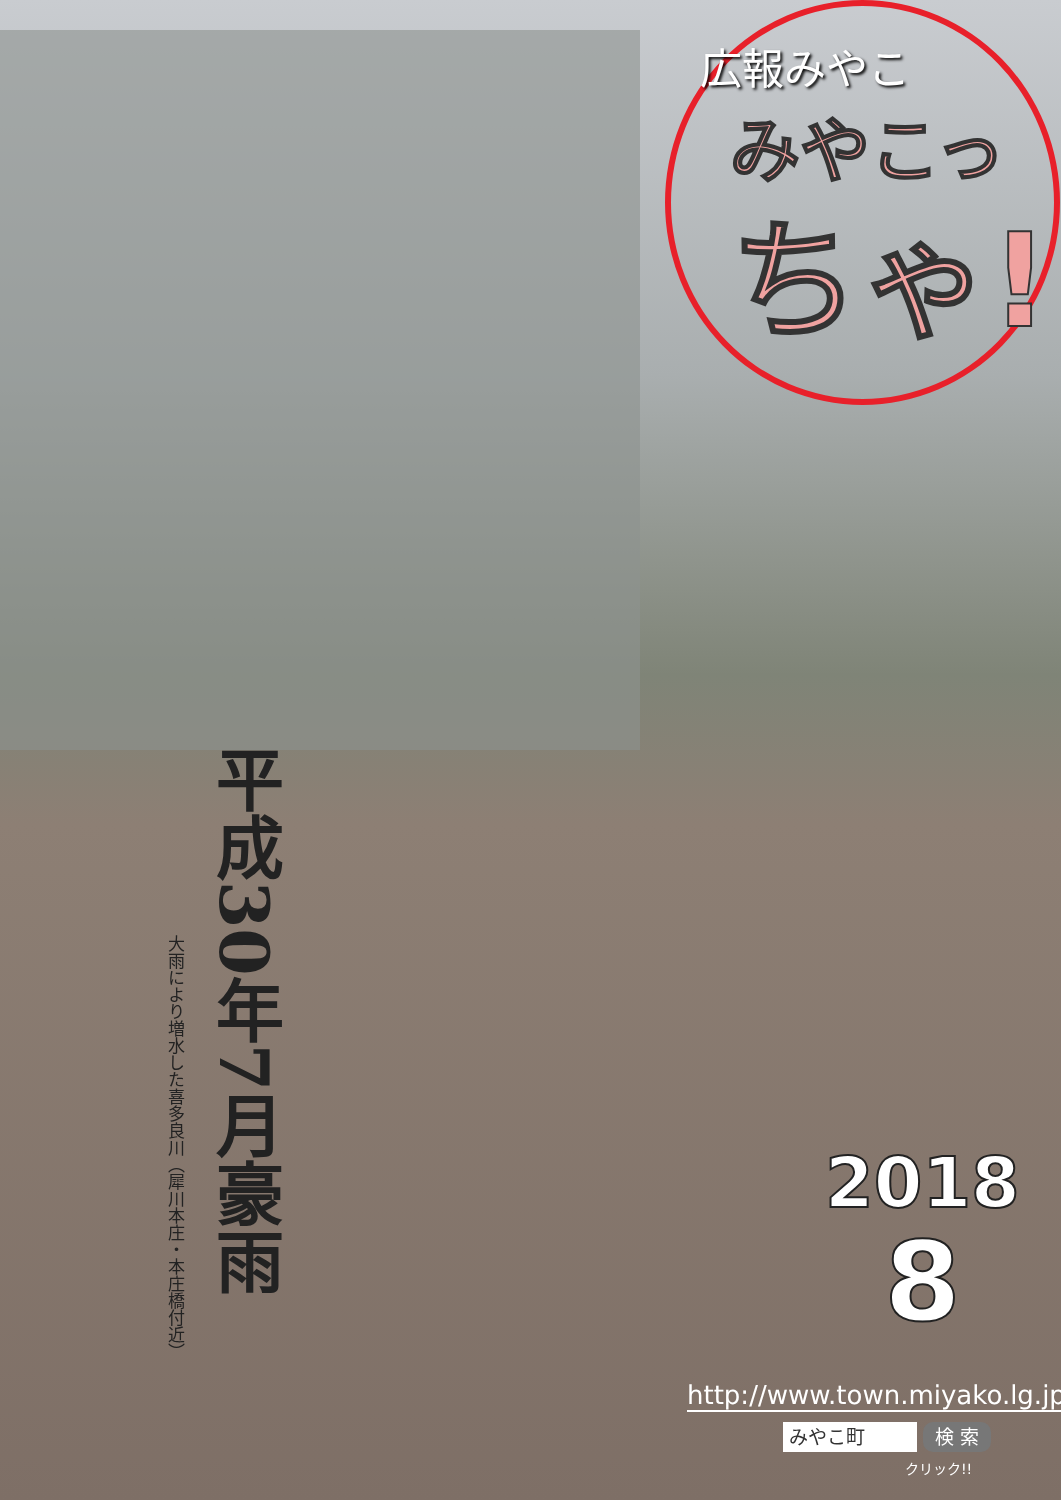広報みやこ
みやこっ
ちゃ!
平成30年7月豪雨
大雨により増水した喜多良川（犀川本庄・本庄橋付近）
2018
8
http://www.town.miyako.lg.jp/
みやこ町
検 索
クリック!!